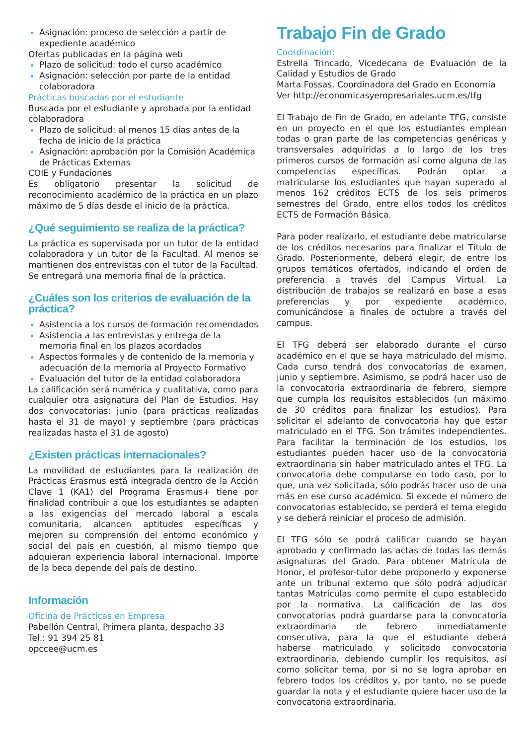Asignación: proceso de selección a partir de expediente académico
Ofertas publicadas en la página web
Plazo de solicitud: todo el curso académico
Asignación: selección por parte de la entidad colaboradora
Prácticas buscadas por el estudiante
Buscada por el estudiante y aprobada por la entidad colaboradora
Plazo de solicitud: al menos 15 días antes de la fecha de inicio de la práctica
Asignación: aprobación por la Comisión Académica de Prácticas Externas
COIE y Fundaciones
Es obligatorio presentar la solicitud de reconocimiento académico de la práctica en un plazo máximo de 5 días desde el inicio de la práctica.
¿Qué seguimiento se realiza de la práctica?
La práctica es supervisada por un tutor de la entidad colaboradora y un tutor de la Facultad. Al menos se mantienen dos entrevistas con el tutor de la Facultad. Se entregará una memoria final de la práctica.
¿Cuáles son los criterios de evaluación de la práctica?
Asistencia a los cursos de formación recomendados
Asistencia a las entrevistas y entrega de la memoria final en los plazos acordados
Aspectos formales y de contenido de la memoria y adecuación de la memoria al Proyecto Formativo
Evaluación del tutor de la entidad colaboradora
La calificación será numérica y cualitativa, como para cualquier otra asignatura del Plan de Estudios. Hay dos convocatorias: junio (para prácticas realizadas hasta el 31 de mayo) y septiembre (para prácticas realizadas hasta el 31 de agosto)
¿Existen prácticas internacionales?
La movilidad de estudiantes para la realización de Prácticas Erasmus está integrada dentro de la Acción Clave 1 (KA1) del Programa Erasmus+ tiene por finalidad contribuir a que los estudiantes se adapten a las exigencias del mercado laboral a escala comunitaria, alcancen aptitudes específicas y mejoren su comprensión del entorno económico y social del país en cuestión, al mismo tiempo que adquieran experiencia laboral internacional. Importe de la beca depende del país de destino.
Información
Oficina de Prácticas en Empresa
Pabellón Central, Primera planta, despacho 33
Tel.: 91 394 25 81
opccee@ucm.es
Trabajo Fin de Grado
Coordinación:
Estrella Trincado, Vicedecana de Evaluación de la Calidad y Estudios de Grado
Marta Fossas, Coordinadora del Grado en Economía
Ver http://economicasyempresariales.ucm.es/tfg
El Trabajo de Fin de Grado, en adelante TFG, consiste en un proyecto en el que los estudiantes emplean todas o gran parte de las competencias genéricas y transversales adquiridas a lo largo de los tres primeros cursos de formación así como alguna de las competencias específicas. Podrán optar a matricularse los estudiantes que hayan superado al menos 162 créditos ECTS de los seis primeros semestres del Grado, entre ellos todos los créditos ECTS de Formación Básica.
Para poder realizarlo, el estudiante debe matricularse de los créditos necesarios para finalizar el Título de Grado. Posteriormente, deberá elegir, de entre los grupos temáticos ofertados, indicando el orden de preferencia a través del Campus Virtual. La distribución de trabajos se realizará en base a esas preferencias y por expediente académico, comunicándose a finales de octubre a través del campus.
El TFG deberá ser elaborado durante el curso académico en el que se haya matriculado del mismo. Cada curso tendrá dos convocatorias de examen, junio y septiembre. Asimismo, se podrá hacer uso de la convocatoria extraordinaria de febrero, siempre que cumpla los requisitos establecidos (un máximo de 30 créditos para finalizar los estudios). Para solicitar el adelanto de convocatoria hay que estar matriculado en el TFG. Son trámites independientes. Para facilitar la terminación de los estudios, los estudiantes pueden hacer uso de la convocatoria extraordinaria sin haber matriculado antes el TFG. La convocatoria debe computarse en todo caso, por lo que, una vez solicitada, sólo podrás hacer uso de una más en ese curso académico. Si excede el número de convocatorias establecido, se perderá el tema elegido y se deberá reiniciar el proceso de admisión.
El TFG sólo se podrá calificar cuando se hayan aprobado y confirmado las actas de todas las demás asignaturas del Grado. Para obtener Matrícula de Honor, el profesor-tutor debe proponerlo y exponerse ante un tribunal externo que sólo podrá adjudicar tantas Matrículas como permite el cupo establecido por la normativa. La calificación de las dos convocatorias podrá guardarse para la convocatoria extraordinaria de febrero inmediatamente consecutiva, para la que el estudiante deberá haberse matriculado y solicitado convocatoria extraordinaria, debiendo cumplir los requisitos, así como solicitar tema, por si no se logra aprobar en febrero todos los créditos y, por tanto, no se puede guardar la nota y el estudiante quiere hacer uso de la convocatoria extraordinaria.